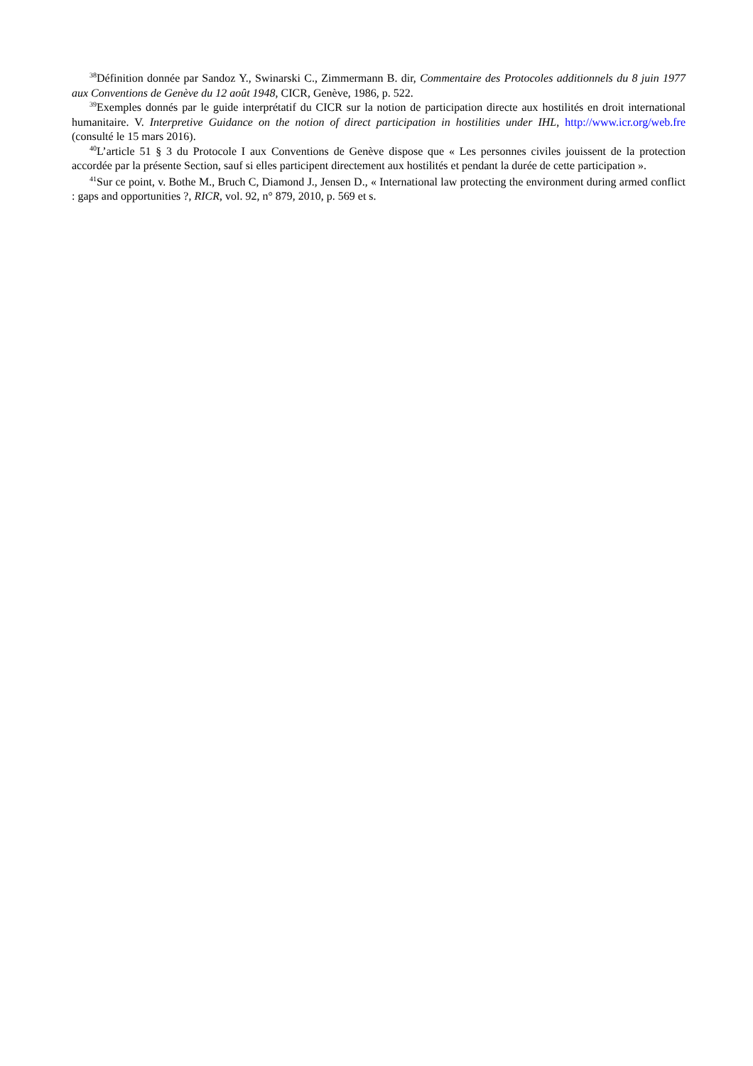<sup>38</sup> Définition donnée par Sandoz Y., Swinarski C., Zimmermann B. dir, Commentaire des Protocoles additionnels du 8 juin 1977 aux Conventions de Genève du 12 août 1948, CICR, Genève, 1986, p. 522.
<sup>39</sup> Exemples donnés par le guide interprétatif du CICR sur la notion de participation directe aux hostilités en droit international humanitaire. V. Interpretive Guidance on the notion of direct participation in hostilities under IHL, http://www.icr.org/web.fre (consulté le 15 mars 2016).
<sup>40</sup> L’article 51 § 3 du Protocole I aux Conventions de Genève dispose que « Les personnes civiles jouissent de la protection accordée par la présente Section, sauf si elles participent directement aux hostilités et pendant la durée de cette participation ».
<sup>41</sup> Sur ce point, v. Bothe M., Bruch C, Diamond J., Jensen D., « International law protecting the environment during armed conflict : gaps and opportunities ?, RICR, vol. 92, n° 879, 2010, p. 569 et s.